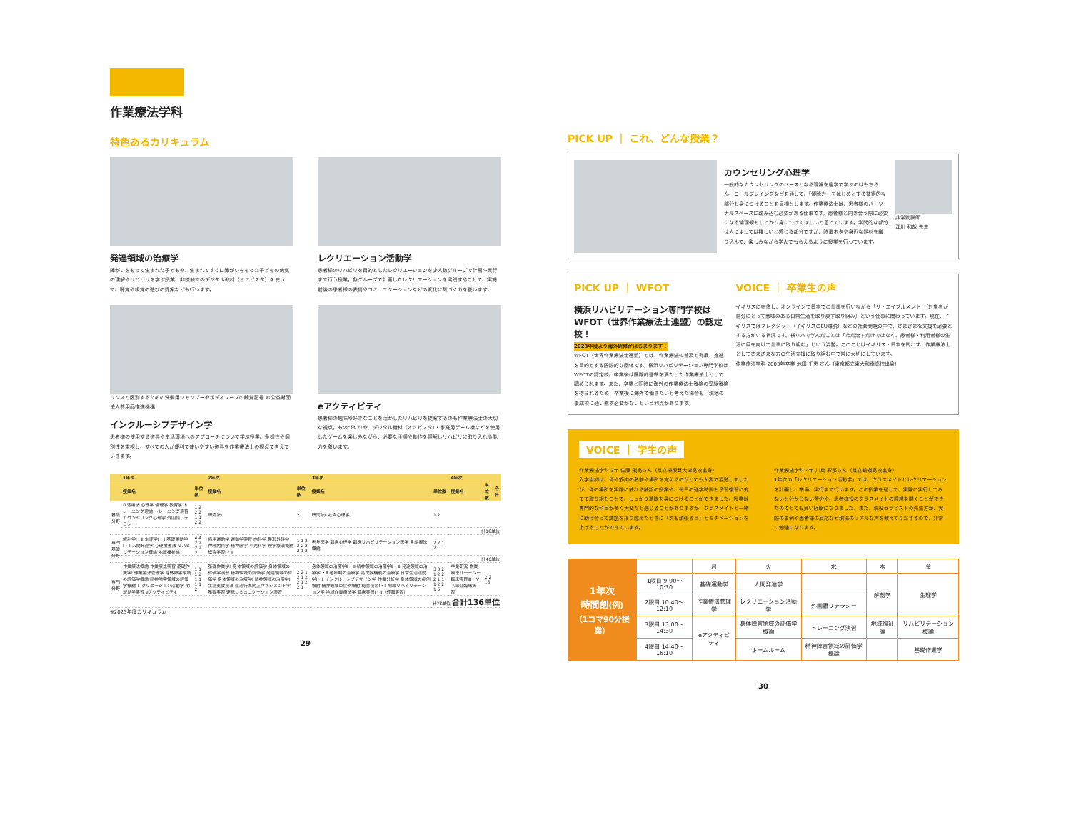作業療法学科
特色あるカリキュラム
発達領域の治療学
障がいをもって生まれた子どもや、生まれてすぐに障がいをもった子どもの病気の理解やリハビリを学ぶ授業。非接触でのデジタル教材（オミビスタ）を使って、聴覚や視覚の遊びの提案なども行います。
レクリエーション活動学
患者様のリハビリを目的としたレクリエーションを少人数グループで計画～実行まで行う授業。各グループで計画したレクリエーションを実践することで、実施前後の患者様の表情やコミュニケーションなどの変化に気づく力を養います。
リンスと区別するための洗髪用シャンプーやボディソープの触覚記号 ©公益財団法人共用品推進機構
インクルーシブデザイン学
患者様の使用する道具や生活環境へのアプローチについて学ぶ授業。多様性や個別性を重視し、すべての人が便利で使いやすい道具を作業療法士の視点で考えていきます。
eアクティビティ
患者様の趣味や好きなことを活かしたリハビリを提案するのも作業療法士の大切な視点。ものづくりや、デジタル機材（オミビスタ）・家庭用ゲーム機などを使用したゲームを楽しみながら、必要な手順や動作を理解しリハビリに取り入れる能力を養います。
| | 1年次 | | 2年次 | | 3年次 | | 4年次 | | |
| --- | --- | --- | --- | --- | --- | --- | --- | --- | --- |
| | 授業名 | 単位数 | 授業名 | 単位数 | 授業名 | 単位数 | 授業名 | 単位数 | 合計 |
| 基礎分野 | IT活用法 心理学 倫理学 教育学 トレーニング理論 トレーニング演習 カウンセリング心理学 外国語リテラシー | 1 2 2 2 1 1 2 2 | 研究法Ⅰ | 2 | 研究法Ⅱ 社会心理学 | 1 2 | | | |
| | 計18単位 | | | | | | | | |
| 専門基礎分野 | 解剖学Ⅰ・Ⅱ 生理学Ⅰ・Ⅱ 基礎運動学Ⅰ・Ⅱ 人間発達学 心理検査法 リハビリテーション概論 地域福祉論 | 4 4 2 2 2 2 2 | 応用運動学 運動学実習 内科学 整形外科学 神経内科学 精神医学 小児科学 理学療法概論 総合学習Ⅰ・Ⅱ | 1 1 2 2 2 2 2 1 2 | 老年医学 臨床心理学 臨床リハビリテーション医学 言語療法概論 | 2 2 1 2 | | | |
| | 計40単位 | | | | | | | | |
| 専門分野 | 作業療法概論 作業療法実習 基礎作業学Ⅰ 作業療法管理学 身体障害領域の評価学概論 精神障害領域の評価学概論 レクリエーション活動学 地域見学実習 eアクティビティ | 1 1 1 2 1 1 1 1 2 | 基礎作業学Ⅱ 身体領域の評価学 身体領域の評価学演習 精神領域の評価学 発達領域の評価学 身体領域の治療学Ⅰ 精神領域の治療学Ⅰ 生活支援技法 生活行為向上マネジメント学 基礎実習 連携コミュニケーション演習 | 2 2 1 2 1 2 2 1 2 2 1 | 身体領域の治療学Ⅱ・Ⅲ 精神領域の治療学Ⅱ・Ⅲ 発達領域の治療学Ⅰ・Ⅱ 老年期の治療学 高次脳機能の治療学 日常生活活動学Ⅰ・Ⅱ インクルーシブデザイン学 作業分析学 身体領域の症例検討 精神領域の症例検討 総合演習Ⅰ・Ⅱ 地域リハビリテーション学 地域作業療法学 臨床実習Ⅰ・Ⅱ（評価実習） | 3 3 2 1 2 2 2 1 1 1 2 2 1 6 | 卒業研究 作業療法リテラシー 臨床実習Ⅲ・Ⅳ（総合臨床実習） | 2 2 16 | |
| | 計78単位 合計136単位 | | | | | | | | |
※2023年度カリキュラム
29
PICK UP ｜ これ、どんな授業？
カウンセリング心理学
一般的なカウンセリングのベースとなる理論を座学で学ぶのはもちろん、ロールプレイングなどを通して、「傾聴力」をはじめとする技術的な部分も身につけることを目標とします。作業療法士は、患者様のパーソナルスペースに踏み込む必要がある仕事です。患者様と向き合う際に必要になる倫理観もしっかり身につけてほしいと思っています。学問的な部分は人によっては難しいと感じる部分ですが、時事ネタや身近な題材を織り込んで、楽しみながら学んでもらえるように授業を行っています。
非常勤講師
江川 和哉 先生
PICK UP ｜ WFOT
横浜リハビリテーション専門学校は WFOT（世界作業療法士連盟）の認定校！
2023年度より海外研修がはじまります！
WFOT（世界作業療法士連盟）とは、作業療法の普及と発展、推進を目的とする国際的な団体です。横浜リハビリテーション専門学校はWFOTの認定校。卒業後は国際的基準を満たした作業療法士として認められます。また、卒業と同時に海外の作業療法士資格の受験資格を得られるため、卒業後に海外で働きたいと考えた場合も、現地の養成校に通い直す必要がないという利点があります。
VOICE ｜ 卒業生の声
イギリスに在住し、オンラインで日本での仕事を行いながら「リ・エイブルメント」（対象者が自分にとって意味のある日常生活を取り戻す取り組み）という仕事に関わっています。現在、イギリスではブレグジット（イギリスのEU離脱）などの社会問題の中で、さまざまな支援を必要とする方がいる状況です。横リハで学んだことは「ただ治すだけではなく、患者様・利用者様の生活に目を向けて仕事に取り組む」という姿勢。このことはイギリス・日本を問わず、作業療法士としてさまざまな方の生活支援に取り組む中で常に大切にしています。
作業療法学科 2003年卒業 池田 千恵 さん（東京都立東大和南高校出身）
VOICE ｜ 学生の声
作業療法学科 3年 佐藤 飛鳥さん（県立横須賀大津高校出身）
入学当初は、骨や筋肉の名前や場所を覚えるのがとても大変で苦労しましたが、骨の場所を実際に触れる触診の授業や、毎日の通学時間も予習復習に充てて取り組むことで、しっかり基礎を身につけることができました。授業は専門的な科目が多く大変だと感じることがありますが、クラスメイトと一緒に助け合って課題を乗り越えたときに「次も頑張ろう」とモチベーションを上げることができています。
作業療法学科 4年 川島 彩那さん（県立鶴嶺高校出身）
1年次の「レクリエーション活動学」では、クラスメイトとレクリエーションを計画し、準備、実行まで行います。この授業を通して、実際に実行してみないと分からない苦労や、患者様役のクラスメイトの感想を聞くことができたのでとても良い経験になりました。また、現役セラピストの先生方が、実際の事例や患者様の反応など現場のリアルな声を教えてくださるので、非常に勉強になります。
| 1年次 時間割 (例) （1コマ90分授業） | | 月 | 火 | 水 | 木 | 金 |
| | 1限目 9:00～10:30 | 基礎運動学 | 人間発達学 | | 解剖学 | 生理学 |
| | 2限目 10:40～12:10 | 作業療法管理学 | レクリエーション活動学 | 外国語リテラシー | | |
| | 3限目 13:00～14:30 | eアクティビティ | 身体障害領域の評価学概論 | トレーニング演習 | 地域福祉論 | リハビリテーション概論 |
| | 4限目 14:40～16:10 | | ホームルーム | 精神障害領域の評価学概論 | | 基礎作業学 |
30